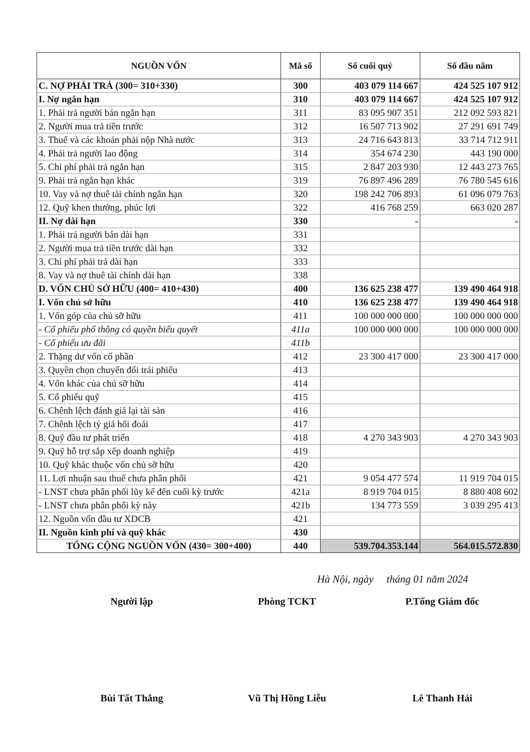| NGUỒN VỐN | Mã số | Số cuối quý | Số đầu năm |
| --- | --- | --- | --- |
| C. NỢ PHẢI TRẢ (300= 310+330) | 300 | 403 079 114 667 | 424 525 107 912 |
| I. Nợ ngắn hạn | 310 | 403 079 114 667 | 424 525 107 912 |
| 1. Phải trả người bán ngắn hạn | 311 | 83 095 907 351 | 212 092 593 821 |
| 2. Người mua trả tiền trước | 312 | 16 507 713 902 | 27 291 691 749 |
| 3. Thuế và các khoản phải nộp Nhà nước | 313 | 24 716 643 813 | 33 714 712 911 |
| 4. Phải trả người lao động | 314 | 354 674 230 | 443 190 000 |
| 5. Chi phí phải trả ngắn hạn | 315 | 2 847 203 930 | 12 443 273 765 |
| 9. Phải trả ngắn hạn khác | 319 | 76 897 496 289 | 76 780 545 616 |
| 10. Vay và nợ thuê tài chính ngắn hạn | 320 | 198 242 706 893 | 61 096 079 763 |
| 12. Quỹ khen thưởng, phúc lợi | 322 | 416 768 259 | 663 020 287 |
| II. Nợ dài hạn | 330 | - | - |
| 1. Phải trả người bán dài hạn | 331 | | |
| 2. Người mua trả tiền trước dài hạn | 332 | | |
| 3. Chi phí phải trả dài hạn | 333 | | |
| 8. Vay và nợ thuê tài chính dài hạn | 338 | | |
| D. VỐN CHỦ SỞ HỮU (400= 410+430) | 400 | 136 625 238 477 | 139 490 464 918 |
| I. Vốn chủ sở hữu | 410 | 136 625 238 477 | 139 490 464 918 |
| 1. Vốn góp của chủ sỡ hữu | 411 | 100 000 000 000 | 100 000 000 000 |
| - Cổ phiếu phổ thông có quyền biểu quyết | 411a | 100 000 000 000 | 100 000 000 000 |
| - Cổ phiếu ưu đãi | 411b | | |
| 2. Thặng dư vốn cổ phần | 412 | 23 300 417 000 | 23 300 417 000 |
| 3. Quyền chọn chuyển đổi trái phiếu | 413 | | |
| 4. Vốn khác của chủ sỡ hữu | 414 | | |
| 5. Cổ phiếu quỹ | 415 | | |
| 6. Chênh lệch đánh giá lại tài sản | 416 | | |
| 7. Chênh lệch tỷ giá hối đoái | 417 | | |
| 8. Quỹ đầu tư phát triển | 418 | 4 270 343 903 | 4 270 343 903 |
| 9. Quỹ hỗ trợ sắp xếp doanh nghiệp | 419 | | |
| 10. Quỹ khác thuộc vốn chủ sỡ hữu | 420 | | |
| 11. Lợi nhuận sau thuế chưa phân phối | 421 | 9 054 477 574 | 11 919 704 015 |
| - LNST chưa phân phối lũy kế đến cuối kỳ trước | 421a | 8 919 704 015 | 8 880 408 602 |
| - LNST chưa phân phối kỳ này | 421b | 134 773 559 | 3 039 295 413 |
| 12. Nguồn vốn đầu tư XDCB | 421 | | |
| II. Nguồn kinh phí và quỹ khác | 430 | | |
| TỔNG CỘNG NGUỒN VỐN (430= 300+400) | 440 | 539.704.353.144 | 564.015.572.830 |
Hà Nội, ngày tháng 01 năm 2024
Người lập Phòng TCKT P.Tổng Giám đốc
Bùi Tất Thắng Vũ Thị Hồng Liễu Lê Thanh Hải